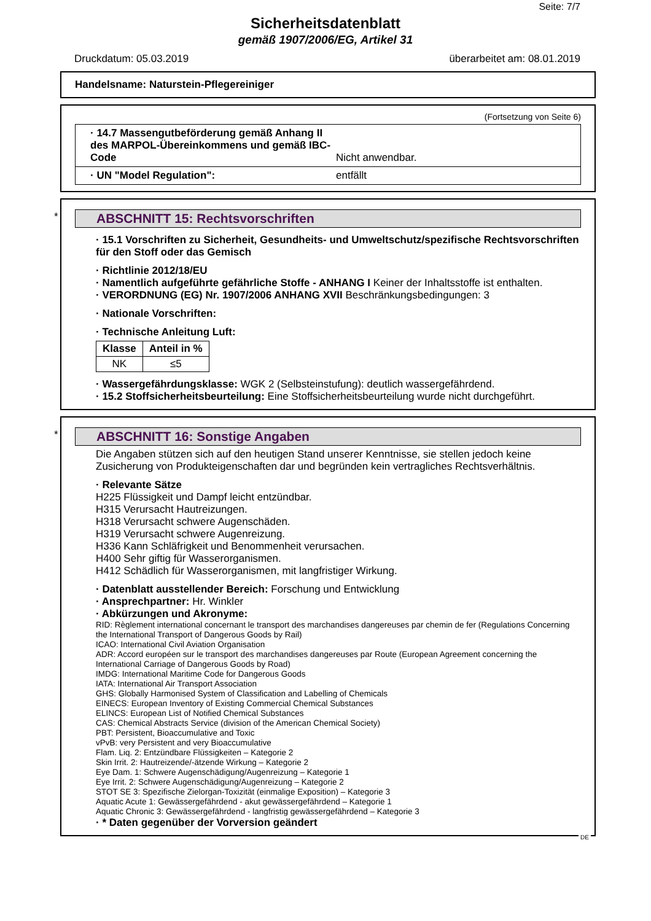Seite: 7/7
Sicherheitsdatenblatt
gemäß 1907/2006/EG, Artikel 31
Druckdatum: 05.03.2019 überarbeitet am: 08.01.2019
Handelsname: Naturstein-Pflegereiniger
(Fortsetzung von Seite 6)
· 14.7 Massengutbeförderung gemäß Anhang II des MARPOL-Übereinkommens und gemäß IBC-Code Nicht anwendbar.
· UN "Model Regulation": entfällt
*
ABSCHNITT 15: Rechtsvorschriften
· 15.1 Vorschriften zu Sicherheit, Gesundheits- und Umweltschutz/spezifische Rechtsvorschriften für den Stoff oder das Gemisch
· Richtlinie 2012/18/EU
· Namentlich aufgeführte gefährliche Stoffe - ANHANG I Keiner der Inhaltsstoffe ist enthalten.
· VERORDNUNG (EG) Nr. 1907/2006 ANHANG XVII Beschränkungsbedingungen: 3
· Nationale Vorschriften:
· Technische Anleitung Luft:
| Klasse | Anteil in % |
| --- | --- |
| NK | ≤5 |
· Wassergefährdungsklasse: WGK 2 (Selbsteinstufung): deutlich wassergefährdend.
· 15.2 Stoffsicherheitsbeurteilung: Eine Stoffsicherheitsbeurteilung wurde nicht durchgeführt.
*
ABSCHNITT 16: Sonstige Angaben
Die Angaben stützen sich auf den heutigen Stand unserer Kenntnisse, sie stellen jedoch keine Zusicherung von Produkteigenschaften dar und begründen kein vertragliches Rechtsverhältnis.
· Relevante Sätze
H225 Flüssigkeit und Dampf leicht entzündbar.
H315 Verursacht Hautreizungen.
H318 Verursacht schwere Augenschäden.
H319 Verursacht schwere Augenreizung.
H336 Kann Schläfrigkeit und Benommenheit verursachen.
H400 Sehr giftig für Wasserorganismen.
H412 Schädlich für Wasserorganismen, mit langfristiger Wirkung.
· Datenblatt ausstellender Bereich: Forschung und Entwicklung
· Ansprechpartner: Hr. Winkler
· Abkürzungen und Akronyme:
RID: Règlement international concernant le transport des marchandises dangereuses par chemin de fer (Regulations Concerning the International Transport of Dangerous Goods by Rail)
ICAO: International Civil Aviation Organisation
ADR: Accord européen sur le transport des marchandises dangereuses par Route (European Agreement concerning the International Carriage of Dangerous Goods by Road)
IMDG: International Maritime Code for Dangerous Goods
IATA: International Air Transport Association
GHS: Globally Harmonised System of Classification and Labelling of Chemicals
EINECS: European Inventory of Existing Commercial Chemical Substances
ELINCS: European List of Notified Chemical Substances
CAS: Chemical Abstracts Service (division of the American Chemical Society)
PBT: Persistent, Bioaccumulative and Toxic
vPvB: very Persistent and very Bioaccumulative
Flam. Liq. 2: Entzündbare Flüssigkeiten – Kategorie 2
Skin Irrit. 2: Hautreizende/-ätzende Wirkung – Kategorie 2
Eye Dam. 1: Schwere Augenschädigung/Augenreizung – Kategorie 1
Eye Irrit. 2: Schwere Augenschädigung/Augenreizung – Kategorie 2
STOT SE 3: Spezifische Zielorgan-Toxizität (einmalige Exposition) – Kategorie 3
Aquatic Acute 1: Gewässergefährdend - akut gewässergefährdend – Kategorie 1
Aquatic Chronic 3: Gewässergefährdend - langfristig gewässergefährdend – Kategorie 3
· * Daten gegenüber der Vorversion geändert
DE